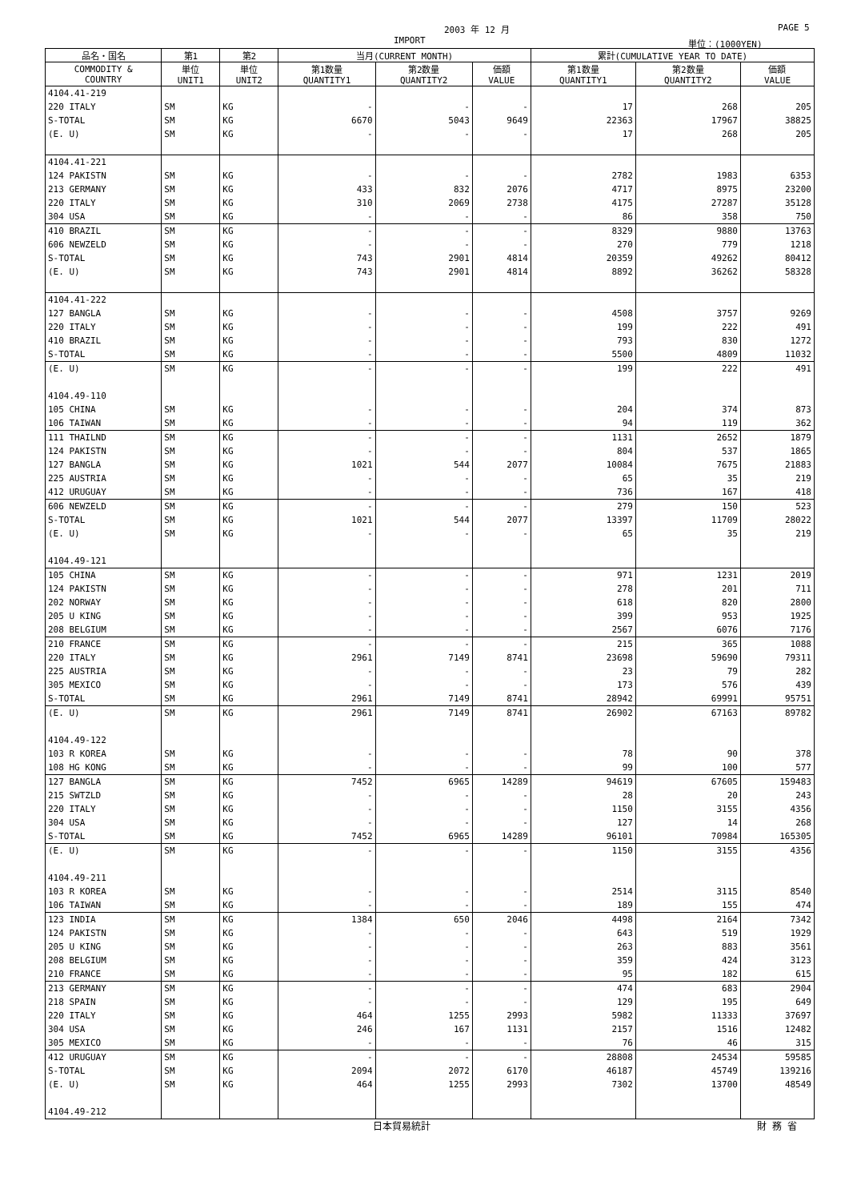2003 年 12 月 PAGE 5
IMPORT 単位：(1000YEN)
| 品名・国名 | 第1 | 第2 | 当月(CURRENT MONTH) | | | 累計(CUMULATIVE YEAR TO DATE) | | |
| --- | --- | --- | --- | --- | --- | --- | --- | --- |
| COMMODITY & COUNTRY | 単位 UNIT1 | 単位 UNIT2 | 第1数量 QUANTITY1 | 第2数量 QUANTITY2 | 価額 VALUE | 第1数量 QUANTITY1 | 第2数量 QUANTITY2 | 価額 VALUE |
| 4104.41-219 | | | | | | | | |
| 220 ITALY | SM | KG | - | - | - | 17 | 268 | 205 |
| S-TOTAL | SM | KG | 6670 | 5043 | 9649 | 22363 | 17967 | 38825 |
| (E. U) | SM | KG | - | - | - | 17 | 268 | 205 |
| 4104.41-221 | | | | | | | | |
| 124 PAKISTN | SM | KG | - | - | - | 2782 | 1983 | 6353 |
| 213 GERMANY | SM | KG | 433 | 832 | 2076 | 4717 | 8975 | 23200 |
| 220 ITALY | SM | KG | 310 | 2069 | 2738 | 4175 | 27287 | 35128 |
| 304 USA | SM | KG | - | - | - | 86 | 358 | 750 |
| 410 BRAZIL | SM | KG | - | - | - | 8329 | 9880 | 13763 |
| 606 NEWZELD | SM | KG | - | - | - | 270 | 779 | 1218 |
| S-TOTAL | SM | KG | 743 | 2901 | 4814 | 20359 | 49262 | 80412 |
| (E. U) | SM | KG | 743 | 2901 | 4814 | 8892 | 36262 | 58328 |
| 4104.41-222 | | | | | | | | |
| 127 BANGLA | SM | KG | - | - | - | 4508 | 3757 | 9269 |
| 220 ITALY | SM | KG | - | - | - | 199 | 222 | 491 |
| 410 BRAZIL | SM | KG | - | - | - | 793 | 830 | 1272 |
| S-TOTAL | SM | KG | - | - | - | 5500 | 4809 | 11032 |
| (E. U) | SM | KG | - | - | - | 199 | 222 | 491 |
| 4104.49-110 | | | | | | | | |
| 105 CHINA | SM | KG | - | - | - | 204 | 374 | 873 |
| 106 TAIWAN | SM | KG | - | - | - | 94 | 119 | 362 |
| 111 THAILND | SM | KG | - | - | - | 1131 | 2652 | 1879 |
| 124 PAKISTN | SM | KG | - | - | - | 804 | 537 | 1865 |
| 127 BANGLA | SM | KG | 1021 | 544 | 2077 | 10084 | 7675 | 21883 |
| 225 AUSTRIA | SM | KG | - | - | - | 65 | 35 | 219 |
| 412 URUGUAY | SM | KG | - | - | - | 736 | 167 | 418 |
| 606 NEWZELD | SM | KG | - | - | - | 279 | 150 | 523 |
| S-TOTAL | SM | KG | 1021 | 544 | 2077 | 13397 | 11709 | 28022 |
| (E. U) | SM | KG | - | - | - | 65 | 35 | 219 |
| 4104.49-121 | | | | | | | | |
| 105 CHINA | SM | KG | - | - | - | 971 | 1231 | 2019 |
| 124 PAKISTN | SM | KG | - | - | - | 278 | 201 | 711 |
| 202 NORWAY | SM | KG | - | - | - | 618 | 820 | 2800 |
| 205 U KING | SM | KG | - | - | - | 399 | 953 | 1925 |
| 208 BELGIUM | SM | KG | - | - | - | 2567 | 6076 | 7176 |
| 210 FRANCE | SM | KG | - | - | - | 215 | 365 | 1088 |
| 220 ITALY | SM | KG | 2961 | 7149 | 8741 | 23698 | 59690 | 79311 |
| 225 AUSTRIA | SM | KG | - | - | - | 23 | 79 | 282 |
| 305 MEXICO | SM | KG | - | - | - | 173 | 576 | 439 |
| S-TOTAL | SM | KG | 2961 | 7149 | 8741 | 28942 | 69991 | 95751 |
| (E. U) | SM | KG | 2961 | 7149 | 8741 | 26902 | 67163 | 89782 |
| 4104.49-122 | | | | | | | | |
| 103 R KOREA | SM | KG | - | - | - | 78 | 90 | 378 |
| 108 HG KONG | SM | KG | - | - | - | 99 | 100 | 577 |
| 127 BANGLA | SM | KG | 7452 | 6965 | 14289 | 94619 | 67605 | 159483 |
| 215 SWTZLD | SM | KG | - | - | - | 28 | 20 | 243 |
| 220 ITALY | SM | KG | - | - | - | 1150 | 3155 | 4356 |
| 304 USA | SM | KG | - | - | - | 127 | 14 | 268 |
| S-TOTAL | SM | KG | 7452 | 6965 | 14289 | 96101 | 70984 | 165305 |
| (E. U) | SM | KG | - | - | - | 1150 | 3155 | 4356 |
| 4104.49-211 | | | | | | | | |
| 103 R KOREA | SM | KG | - | - | - | 2514 | 3115 | 8540 |
| 106 TAIWAN | SM | KG | - | - | - | 189 | 155 | 474 |
| 123 INDIA | SM | KG | 1384 | 650 | 2046 | 4498 | 2164 | 7342 |
| 124 PAKISTN | SM | KG | - | - | - | 643 | 519 | 1929 |
| 205 U KING | SM | KG | - | - | - | 263 | 883 | 3561 |
| 208 BELGIUM | SM | KG | - | - | - | 359 | 424 | 3123 |
| 210 FRANCE | SM | KG | - | - | - | 95 | 182 | 615 |
| 213 GERMANY | SM | KG | - | - | - | 474 | 683 | 2904 |
| 218 SPAIN | SM | KG | - | - | - | 129 | 195 | 649 |
| 220 ITALY | SM | KG | 464 | 1255 | 2993 | 5982 | 11333 | 37697 |
| 304 USA | SM | KG | 246 | 167 | 1131 | 2157 | 1516 | 12482 |
| 305 MEXICO | SM | KG | - | - | - | 76 | 46 | 315 |
| 412 URUGUAY | SM | KG | - | - | - | 28808 | 24534 | 59585 |
| S-TOTAL | SM | KG | 2094 | 2072 | 6170 | 46187 | 45749 | 139216 |
| (E. U) | SM | KG | 464 | 1255 | 2993 | 7302 | 13700 | 48549 |
| 4104.49-212 | | | | | | | | |
日本貿易統計 財 務 省